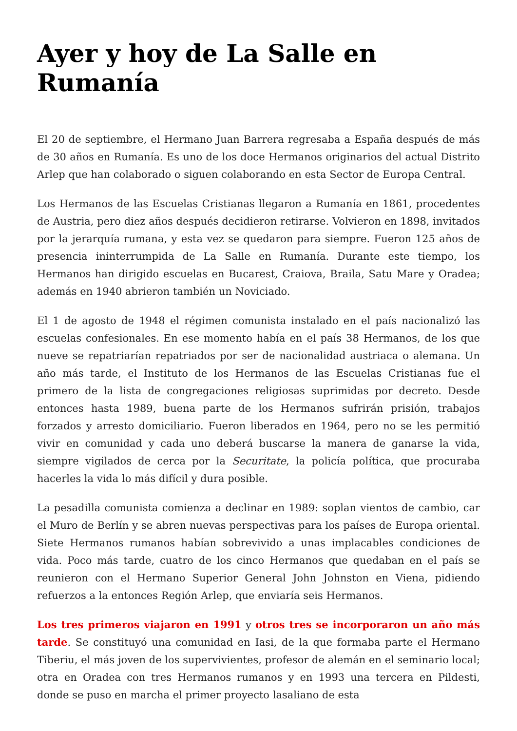Ayer y hoy de La Salle en Rumanía
El 20 de septiembre, el Hermano Juan Barrera regresaba a España después de más de 30 años en Rumanía. Es uno de los doce Hermanos originarios del actual Distrito Arlep que han colaborado o siguen colaborando en esta Sector de Europa Central.
Los Hermanos de las Escuelas Cristianas llegaron a Rumanía en 1861, procedentes de Austria, pero diez años después decidieron retirarse. Volvieron en 1898, invitados por la jerarquía rumana, y esta vez se quedaron para siempre. Fueron 125 años de presencia ininterrumpida de La Salle en Rumanía. Durante este tiempo, los Hermanos han dirigido escuelas en Bucarest, Craiova, Braila, Satu Mare y Oradea; además en 1940 abrieron también un Noviciado.
El 1 de agosto de 1948 el régimen comunista instalado en el país nacionalizó las escuelas confesionales. En ese momento había en el país 38 Hermanos, de los que nueve se repatriarían repatriados por ser de nacionalidad austriaca o alemana. Un año más tarde, el Instituto de los Hermanos de las Escuelas Cristianas fue el primero de la lista de congregaciones religiosas suprimidas por decreto. Desde entonces hasta 1989, buena parte de los Hermanos sufrirán prisión, trabajos forzados y arresto domiciliario. Fueron liberados en 1964, pero no se les permitió vivir en comunidad y cada uno deberá buscarse la manera de ganarse la vida, siempre vigilados de cerca por la Securitate, la policía política, que procuraba hacerles la vida lo más difícil y dura posible.
La pesadilla comunista comienza a declinar en 1989: soplan vientos de cambio, car el Muro de Berlín y se abren nuevas perspectivas para los países de Europa oriental. Siete Hermanos rumanos habían sobrevivido a unas implacables condiciones de vida. Poco más tarde, cuatro de los cinco Hermanos que quedaban en el país se reunieron con el Hermano Superior General John Johnston en Viena, pidiendo refuerzos a la entonces Región Arlep, que enviaría seis Hermanos.
Los tres primeros viajaron en 1991 y otros tres se incorporaron un año más tarde. Se constituyó una comunidad en Iasi, de la que formaba parte el Hermano Tiberiu, el más joven de los supervivientes, profesor de alemán en el seminario local; otra en Oradea con tres Hermanos rumanos y en 1993 una tercera en Pildesti, donde se puso en marcha el primer proyecto lasaliano de esta